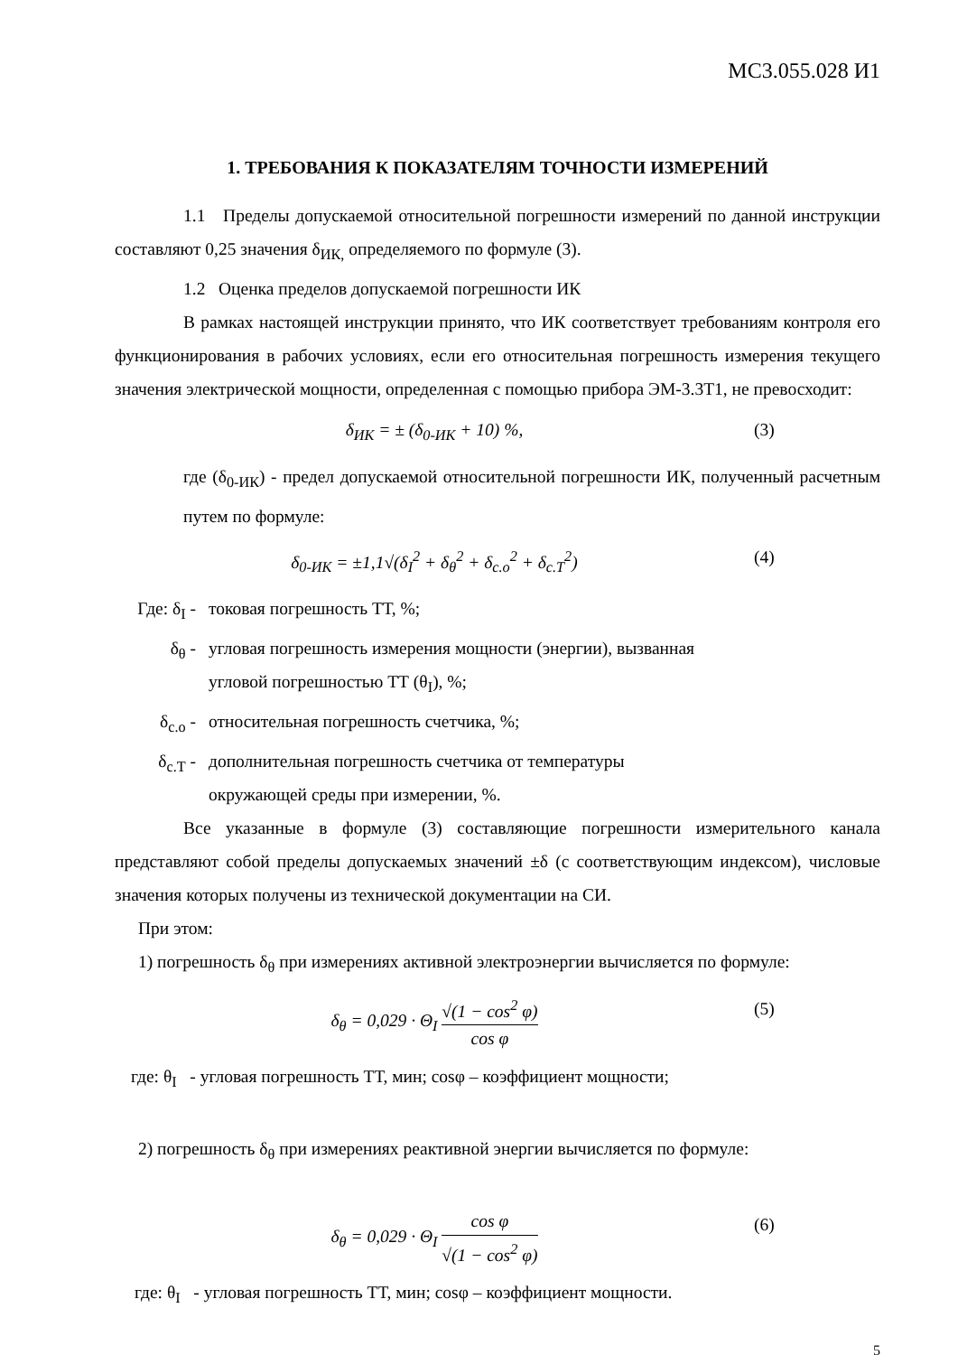МС3.055.028 И1
1. ТРЕБОВАНИЯ К ПОКАЗАТЕЛЯМ ТОЧНОСТИ ИЗМЕРЕНИЙ
1.1 Пределы допускаемой относительной погрешности измерений по данной инструкции составляют 0,25 значения δ<sub>ИК,</sub> определяемого по формуле (3).
1.2 Оценка пределов допускаемой погрешности ИК
В рамках настоящей инструкции принято, что ИК соответствует требованиям контроля его функционирования в рабочих условиях, если его относительная погрешность измерения текущего значения электрической мощности, определенная с помощью прибора ЭМ-3.3Т1, не превосходит:
δ<sub>ИК</sub> = ± (δ<sub>0-ИК</sub> + 10) %, (3)
где (δ<sub>0-ИК</sub>) - предел допускаемой относительной погрешности ИК, полученный расчетным путем по формуле:
δ<sub>0-ИК</sub> = ±1,1√(δ<sub>I</sub><sup>2</sup> + δ<sub>θ</sub><sup>2</sup> + δ<sub>c.o</sub><sup>2</sup> + δ<sub>c.T</sub><sup>2</sup>)
(4)
Где: δ<sub>I</sub> -
токовая погрешность ТТ, %;
δ<sub>θ</sub> - угловая погрешность измерения мощности (энергии), вызванная
угловой погрешностью ТТ (θ<sub>I</sub>), %;
δ<sub>c.o</sub> - относительная погрешность счетчика, %;
δ<sub>c.T</sub> - дополнительная погрешность счетчика от температуры
окружающей среды при измерении, %.
Все указанные в формуле (3) составляющие погрешности измерительного канала представляют собой пределы допускаемых значений ±δ (с соответствующим индексом), числовые значения которых получены из технической документации на СИ.
При этом:
1) погрешность δ<sub>θ</sub> при измерениях активной электроэнергии вычисляется по формуле:
δ<sub>θ</sub> = 0,029 · Θ<sub>I</sub> √(1 − cos<sup>2</sup> φ) cos φ
(5)
где: θ<sub>I</sub> - угловая погрешность ТТ, мин; cosφ – коэффициент мощности;
2) погрешность δ<sub>θ</sub> при измерениях реактивной энергии вычисляется по формуле:
δ<sub>θ</sub> = 0,029 · Θ<sub>I</sub> cos φ √(1 − cos<sup>2</sup> φ)
(6)
где: θ<sub>I</sub> - угловая погрешность ТТ, мин; cosφ – коэффициент мощности.
5